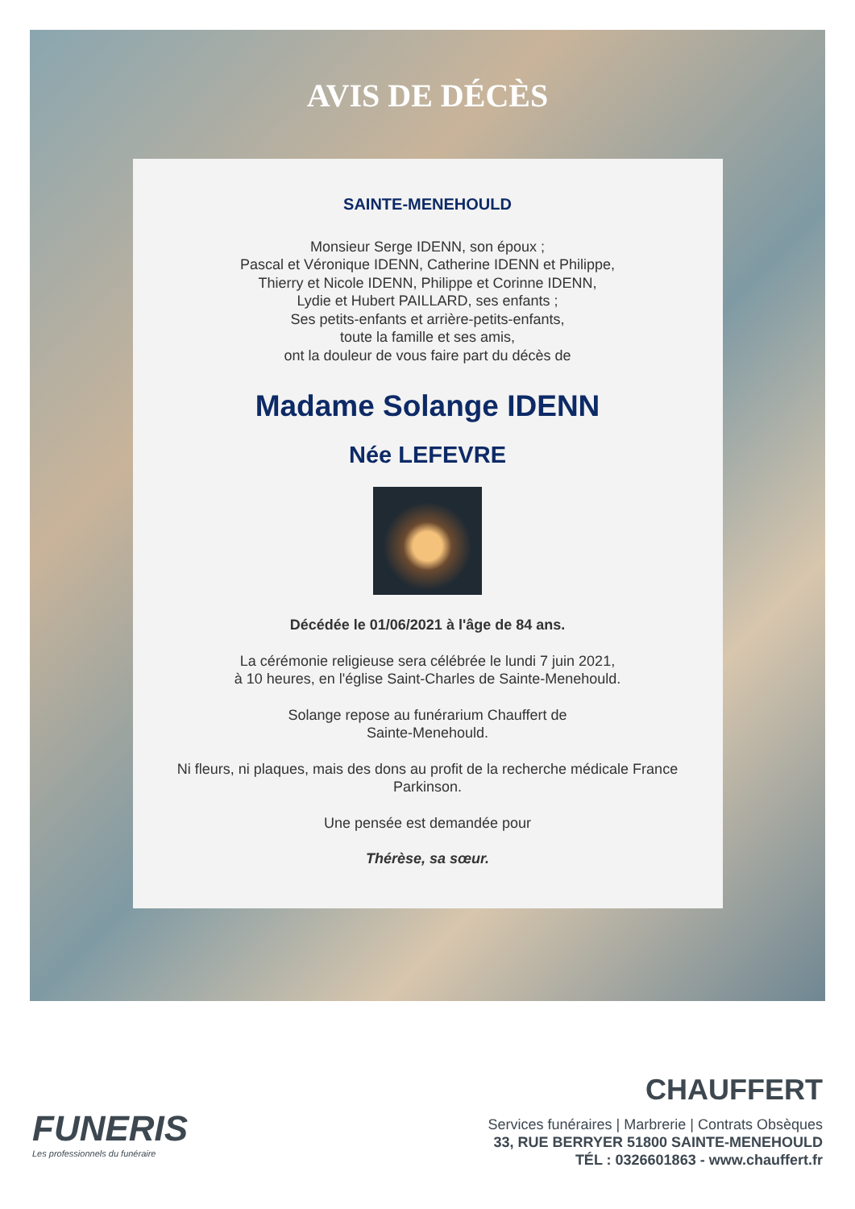AVIS DE DÉCÈS
SAINTE-MENEHOULD
Monsieur Serge IDENN, son époux ;
Pascal et Véronique IDENN, Catherine IDENN et Philippe,
Thierry et Nicole IDENN, Philippe et Corinne IDENN,
Lydie et Hubert PAILLARD, ses enfants ;
Ses petits-enfants et arrière-petits-enfants,
toute la famille et ses amis,
ont la douleur de vous faire part du décès de
Madame Solange IDENN
Née LEFEVRE
Décédée le 01/06/2021 à l'âge de 84 ans.
La cérémonie religieuse sera célébrée le lundi 7 juin 2021,
à 10 heures, en l'église Saint-Charles de Sainte-Menehould.
Solange repose au funérarium Chauffert de
Sainte-Menehould.
Ni fleurs, ni plaques, mais des dons au profit de la recherche médicale France
Parkinson.
Une pensée est demandée pour
Thérèse, sa sœur.
FUNERIS
Les professionnels du funéraire
CHAUFFERT
Services funéraires | Marbrerie | Contrats Obsèques
33, RUE BERRYER 51800 SAINTE-MENEHOULD
TÉL : 0326601863 - www.chauffert.fr